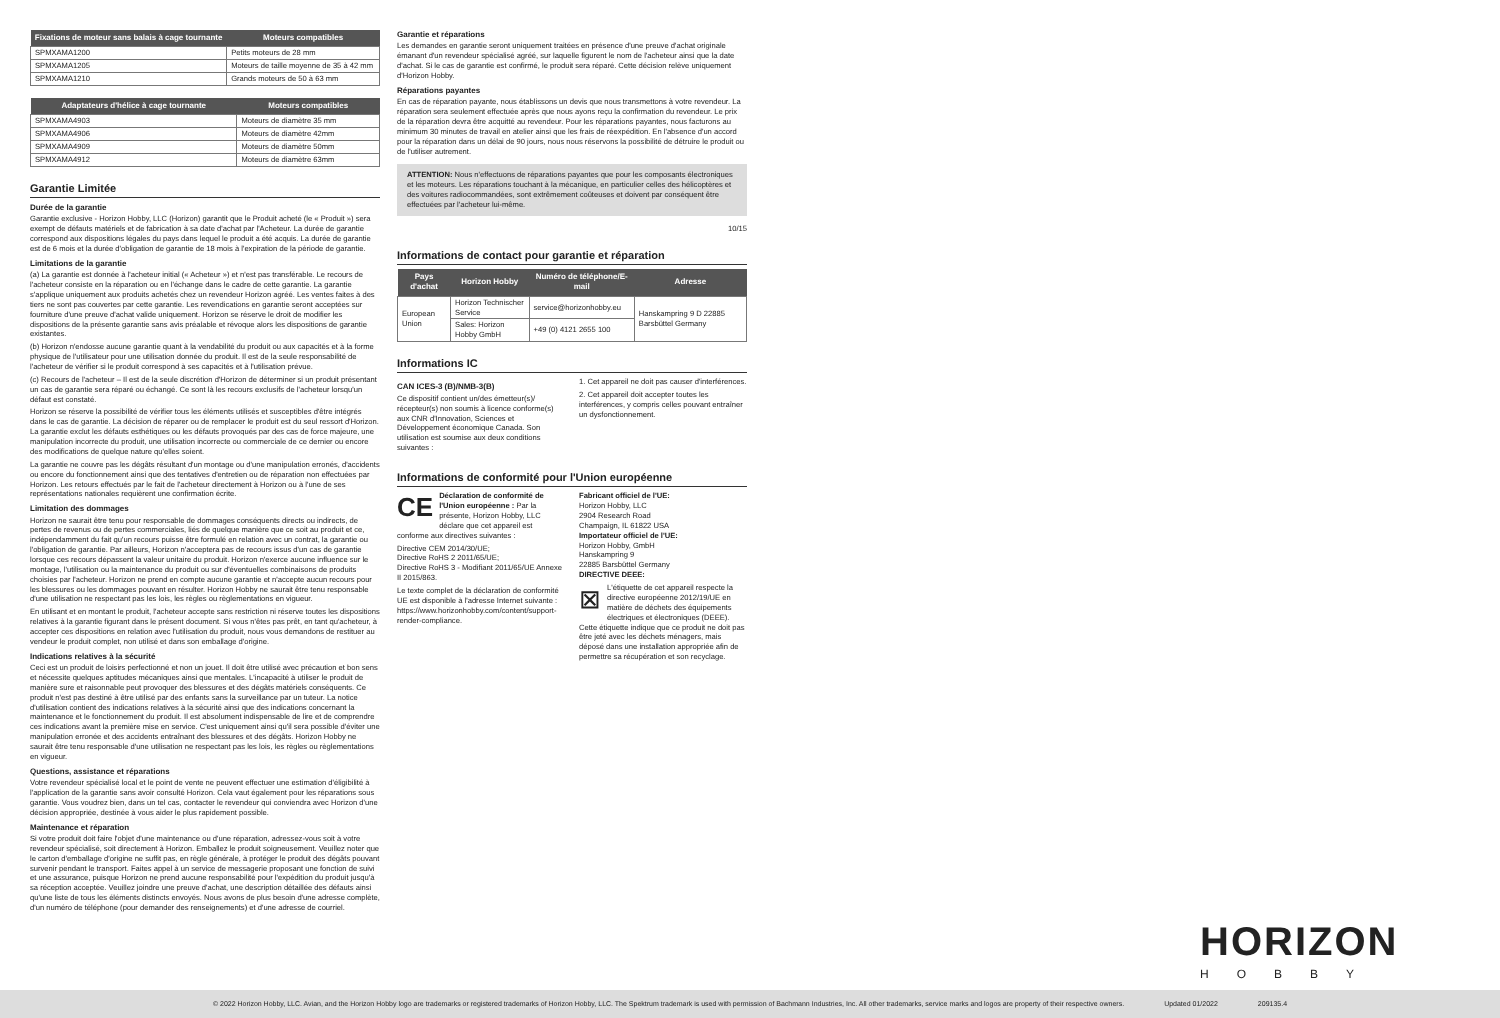| Fixations de moteur sans balais à cage tournante | Moteurs compatibles |
| --- | --- |
| SPMXAMA1200 | Petits moteurs de 28 mm |
| SPMXAMA1205 | Moteurs de taille moyenne de 35 à 42 mm |
| SPMXAMA1210 | Grands moteurs de 50 à 63 mm |
| Adaptateurs d'hélice à cage tournante | Moteurs compatibles |
| --- | --- |
| SPMXAMA4903 | Moteurs de diamètre 35 mm |
| SPMXAMA4906 | Moteurs de diamètre 42mm |
| SPMXAMA4909 | Moteurs de diamètre 50mm |
| SPMXAMA4912 | Moteurs de diamètre 63mm |
Garantie Limitée
Durée de la garantie
Garantie exclusive - Horizon Hobby, LLC (Horizon) garantit que le Produit acheté (le « Produit ») sera exempt de défauts matériels et de fabrication à sa date d'achat par l'Acheteur. La durée de garantie correspond aux dispositions légales du pays dans lequel le produit a été acquis. La durée de garantie est de 6 mois et la durée d'obligation de garantie de 18 mois à l'expiration de la période de garantie.
Limitations de la garantie
(a) La garantie est donnée à l'acheteur initial (« Acheteur ») et n'est pas transférable. Le recours de l'acheteur consiste en la réparation ou en l'échange dans le cadre de cette garantie. La garantie s'applique uniquement aux produits achetés chez un revendeur Horizon agréé. Les ventes faites à des tiers ne sont pas couvertes par cette garantie. Les revendications en garantie seront acceptées sur fourniture d'une preuve d'achat valide uniquement. Horizon se réserve le droit de modifier les dispositions de la présente garantie sans avis préalable et révoque alors les dispositions de garantie existantes.
(b) Horizon n'endosse aucune garantie quant à la vendabilité du produit ou aux capacités et à la forme physique de l'utilisateur pour une utilisation donnée du produit. Il est de la seule responsabilité de l'acheteur de vérifier si le produit correspond à ses capacités et à l'utilisation prévue.
(c) Recours de l'acheteur – Il est de la seule discrétion d'Horizon de déterminer si un produit présentant un cas de garantie sera réparé ou échangé. Ce sont là les recours exclusifs de l'acheteur lorsqu'un défaut est constaté.
Horizon se réserve la possibilité de vérifier tous les éléments utilisés et susceptibles d'être intégrés dans le cas de garantie. La décision de réparer ou de remplacer le produit est du seul ressort d'Horizon. La garantie exclut les défauts esthétiques ou les défauts provoqués par des cas de force majeure, une manipulation incorrecte du produit, une utilisation incorrecte ou commerciale de ce dernier ou encore des modifications de quelque nature qu'elles soient.
La garantie ne couvre pas les dégâts résultant d'un montage ou d'une manipulation erronés, d'accidents ou encore du fonctionnement ainsi que des tentatives d'entretien ou de réparation non effectuées par Horizon. Les retours effectués par le fait de l'acheteur directement à Horizon ou à l'une de ses représentations nationales requièrent une confirmation écrite.
Limitation des dommages
Horizon ne saurait être tenu pour responsable de dommages conséquents directs ou indirects, de pertes de revenus ou de pertes commerciales, liés de quelque manière que ce soit au produit et ce, indépendamment du fait qu'un recours puisse être formulé en relation avec un contrat, la garantie ou l'obligation de garantie. Par ailleurs, Horizon n'acceptera pas de recours issus d'un cas de garantie lorsque ces recours dépassent la valeur unitaire du produit. Horizon n'exerce aucune influence sur le montage, l'utilisation ou la maintenance du produit ou sur d'éventuelles combinaisons de produits choisies par l'acheteur. Horizon ne prend en compte aucune garantie et n'accepte aucun recours pour les blessures ou les dommages pouvant en résulter. Horizon Hobby ne saurait être tenu responsable d'une utilisation ne respectant pas les lois, les règles ou règlementations en vigueur.
En utilisant et en montant le produit, l'acheteur accepte sans restriction ni réserve toutes les dispositions relatives à la garantie figurant dans le présent document. Si vous n'êtes pas prêt, en tant qu'acheteur, à accepter ces dispositions en relation avec l'utilisation du produit, nous vous demandons de restituer au vendeur le produit complet, non utilisé et dans son emballage d'origine.
Indications relatives à la sécurité
Ceci est un produit de loisirs perfectionné et non un jouet. Il doit être utilisé avec précaution et bon sens et nécessite quelques aptitudes mécaniques ainsi que mentales. L'incapacité à utiliser le produit de manière sure et raisonnable peut provoquer des blessures et des dégâts matériels conséquents. Ce produit n'est pas destiné à être utilisé par des enfants sans la surveillance par un tuteur. La notice d'utilisation contient des indications relatives à la sécurité ainsi que des indications concernant la maintenance et le fonctionnement du produit. Il est absolument indispensable de lire et de comprendre ces indications avant la première mise en service. C'est uniquement ainsi qu'il sera possible d'éviter une manipulation erronée et des accidents entraînant des blessures et des dégâts. Horizon Hobby ne saurait être tenu responsable d'une utilisation ne respectant pas les lois, les règles ou règlementations en vigueur.
Questions, assistance et réparations
Votre revendeur spécialisé local et le point de vente ne peuvent effectuer une estimation d'éligibilité à l'application de la garantie sans avoir consulté Horizon. Cela vaut également pour les réparations sous garantie. Vous voudrez bien, dans un tel cas, contacter le revendeur qui conviendra avec Horizon d'une décision appropriée, destinée à vous aider le plus rapidement possible.
Maintenance et réparation
Si votre produit doit faire l'objet d'une maintenance ou d'une réparation, adressez-vous soit à votre revendeur spécialisé, soit directement à Horizon. Emballez le produit soigneusement. Veuillez noter que le carton d'emballage d'origine ne suffit pas, en règle générale, à protéger le produit des dégâts pouvant survenir pendant le transport. Faites appel à un service de messagerie proposant une fonction de suivi et une assurance, puisque Horizon ne prend aucune responsabilité pour l'expédition du produit jusqu'à sa réception acceptée. Veuillez joindre une preuve d'achat, une description détaillée des défauts ainsi qu'une liste de tous les éléments distincts envoyés. Nous avons de plus besoin d'une adresse complète, d'un numéro de téléphone (pour demander des renseignements) et d'une adresse de courriel.
Garantie et réparations
Les demandes en garantie seront uniquement traitées en présence d'une preuve d'achat originale émanant d'un revendeur spécialisé agréé, sur laquelle figurent le nom de l'acheteur ainsi que la date d'achat. Si le cas de garantie est confirmé, le produit sera réparé. Cette décision relève uniquement d'Horizon Hobby.
Réparations payantes
En cas de réparation payante, nous établissons un devis que nous transmettons à votre revendeur. La réparation sera seulement effectuée après que nous ayons reçu la confirmation du revendeur. Le prix de la réparation devra être acquitté au revendeur. Pour les réparations payantes, nous facturons au minimum 30 minutes de travail en atelier ainsi que les frais de réexpédition. En l'absence d'un accord pour la réparation dans un délai de 90 jours, nous nous réservons la possibilité de détruire le produit ou de l'utiliser autrement.
ATTENTION: Nous n'effectuons de réparations payantes que pour les composants électroniques et les moteurs. Les réparations touchant à la mécanique, en particulier celles des hélicoptères et des voitures radiocommandées, sont extrêmement coûteuses et doivent par conséquent être effectuées par l'acheteur lui-même.
10/15
Informations de contact pour garantie et réparation
| Pays d'achat | Horizon Hobby | Numéro de téléphone/E-mail | Adresse |
| --- | --- | --- | --- |
| European Union | Horizon Technischer Service | service@horizonhobby.eu | Hanskampring 9 D 22885 Barsbüttel Germany |
| | Sales: Horizon Hobby GmbH | +49 (0) 4121 2655 100 | |
Informations IC
CAN ICES-3 (B)/NMB-3(B)
Ce dispositif contient un/des émetteur(s)/ récepteur(s) non soumis à licence conforme(s) aux CNR d'Innovation, Sciences et Développement économique Canada. Son utilisation est soumise aux deux conditions suivantes :
1. Cet appareil ne doit pas causer d'interférences.
2. Cet appareil doit accepter toutes les interférences, y compris celles pouvant entraîner un dysfonctionnement.
Informations de conformité pour l'Union européenne
CE Déclaration de conformité de l'Union européenne : Par la présente, Horizon Hobby, LLC déclare que cet appareil est conforme aux directives suivantes :
Directive CEM 2014/30/UE;
Directive RoHS 2 2011/65/UE;
Directive RoHS 3 - Modifiant 2011/65/UE Annexe II 2015/863.
Le texte complet de la déclaration de conformité UE est disponible à l'adresse Internet suivante : https://www.horizonhobby.com/content/support-render-compliance.
Fabricant officiel de l'UE:
Horizon Hobby, LLC
2904 Research Road
Champaign, IL 61822 USA
Importateur officiel de l'UE:
Horizon Hobby, GmbH
Hanskampring 9
22885 Barsbüttel Germany
DIRECTIVE DEEE:
⊠ L'étiquette de cet appareil respecte la directive européenne 2012/19/UE en matière de déchets des équipements électriques et électroniques (DEEE). Cette étiquette indique que ce produit ne doit pas être jeté avec les déchets ménagers, mais déposé dans une installation appropriée afin de permettre sa récupération et son recyclage.
HORIZON
HOBBY
© 2022 Horizon Hobby, LLC. Avian, and the Horizon Hobby logo are trademarks or registered trademarks of Horizon Hobby, LLC. The Spektrum trademark is used with permission of Bachmann Industries, Inc. All other trademarks, service marks and logos are property of their respective owners. Updated 01/2022 209135.4